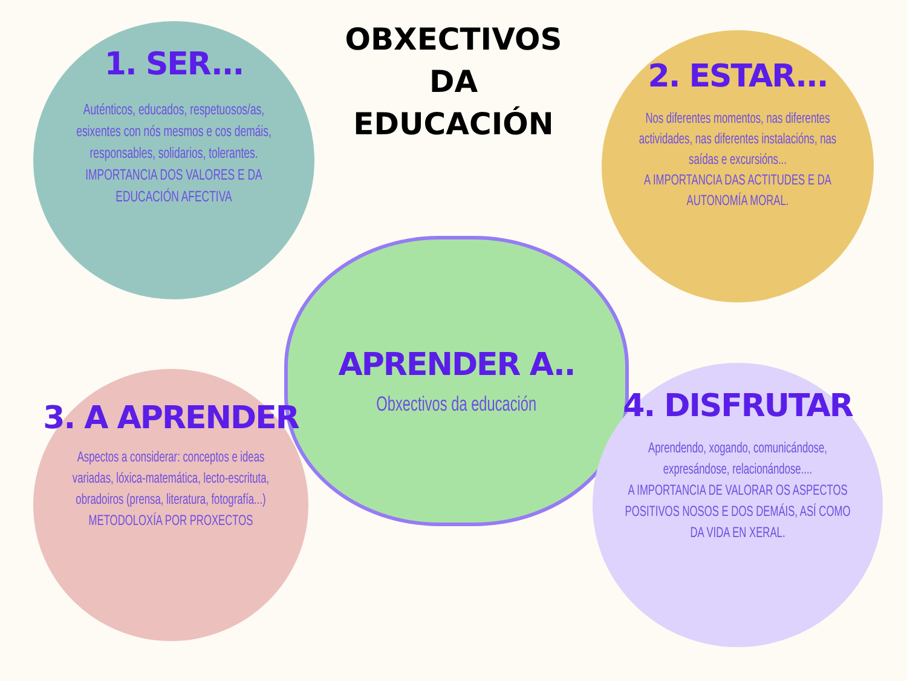OBXECTIVOS
DA EDUCACIÓN
1. SER...
Auténticos, educados, respetuosos/as, esixentes con nós mesmos e cos demáis, responsables, solidarios, tolerantes.
IMPORTANCIA DOS VALORES E DA EDUCACIÓN AFECTIVA
2. ESTAR...
Nos diferentes momentos, nas diferentes actividades, nas diferentes instalacións, nas saídas e excursións...
A IMPORTANCIA DAS ACTITUDES E DA AUTONOMÍA MORAL.
APRENDER A..
Obxectivos da educación
3. A APRENDER
Aspectos a considerar: conceptos e ideas variadas, lóxica-matemática, lecto-escrituta, obradoiros (prensa, literatura, fotografía...)
METODOLOXÍA POR PROXECTOS
4. DISFRUTAR
Aprendendo, xogando, comunicándose, expresándose, relacionándose....
A IMPORTANCIA DE VALORAR OS ASPECTOS POSITIVOS NOSOS E DOS DEMÁIS, ASÍ COMO DA VIDA EN XERAL.